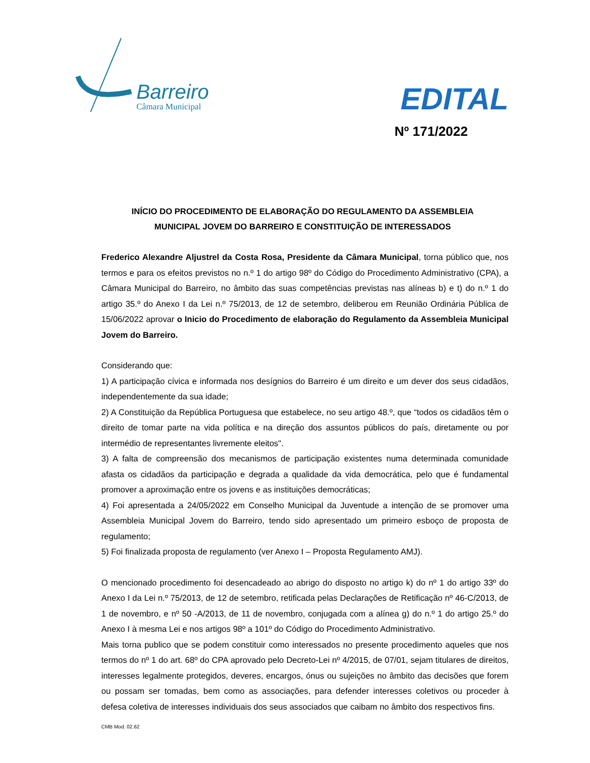Barreiro
Câmara Municipal
EDITAL
Nº 171/2022
INÍCIO DO PROCEDIMENTO DE ELABORAÇÃO DO REGULAMENTO DA ASSEMBLEIA MUNICIPAL JOVEM DO BARREIRO E CONSTITUIÇÃO DE INTERESSADOS
Frederico Alexandre Aljustrel da Costa Rosa, Presidente da Câmara Municipal, torna público que, nos termos e para os efeitos previstos no n.º 1 do artigo 98º do Código do Procedimento Administrativo (CPA), a Câmara Municipal do Barreiro, no âmbito das suas competências previstas nas alíneas b) e t) do n.º 1 do artigo 35.º do Anexo I da Lei n.º 75/2013, de 12 de setembro, deliberou em Reunião Ordinária Pública de 15/06/2022 aprovar o Inicio do Procedimento de elaboração do Regulamento da Assembleia Municipal Jovem do Barreiro.
Considerando que:
1) A participação cívica e informada nos desígnios do Barreiro é um direito e um dever dos seus cidadãos, independentemente da sua idade;
2) A Constituição da República Portuguesa que estabelece, no seu artigo 48.º, que “todos os cidadãos têm o direito de tomar parte na vida política e na direção dos assuntos públicos do país, diretamente ou por intermédio de representantes livremente eleitos".
3) A falta de compreensão dos mecanismos de participação existentes numa determinada comunidade afasta os cidadãos da participação e degrada a qualidade da vida democrática, pelo que é fundamental promover a aproximação entre os jovens e as instituições democráticas;
4) Foi apresentada a 24/05/2022 em Conselho Municipal da Juventude a intenção de se promover uma Assembleia Municipal Jovem do Barreiro, tendo sido apresentado um primeiro esboço de proposta de regulamento;
5) Foi finalizada proposta de regulamento (ver Anexo I – Proposta Regulamento AMJ).
O mencionado procedimento foi desencadeado ao abrigo do disposto no artigo k) do nº 1 do artigo 33º do Anexo I da Lei n.º 75/2013, de 12 de setembro, retificada pelas Declarações de Retificação nº 46-C/2013, de 1 de novembro, e nº 50 -A/2013, de 11 de novembro, conjugada com a alínea g) do n.º 1 do artigo 25.º do Anexo I à mesma Lei e nos artigos 98º a 101º do Código do Procedimento Administrativo.
Mais torna publico que se podem constituir como interessados no presente procedimento aqueles que nos termos do nº 1 do art. 68º do CPA aprovado pelo Decreto-Lei nº 4/2015, de 07/01, sejam titulares de direitos, interesses legalmente protegidos, deveres, encargos, ónus ou sujeições no âmbito das decisões que forem ou possam ser tomadas, bem como as associações, para defender interesses coletivos ou proceder à defesa coletiva de interesses individuais dos seus associados que caibam no âmbito dos respectivos fins.
CMB Mod. 02.62